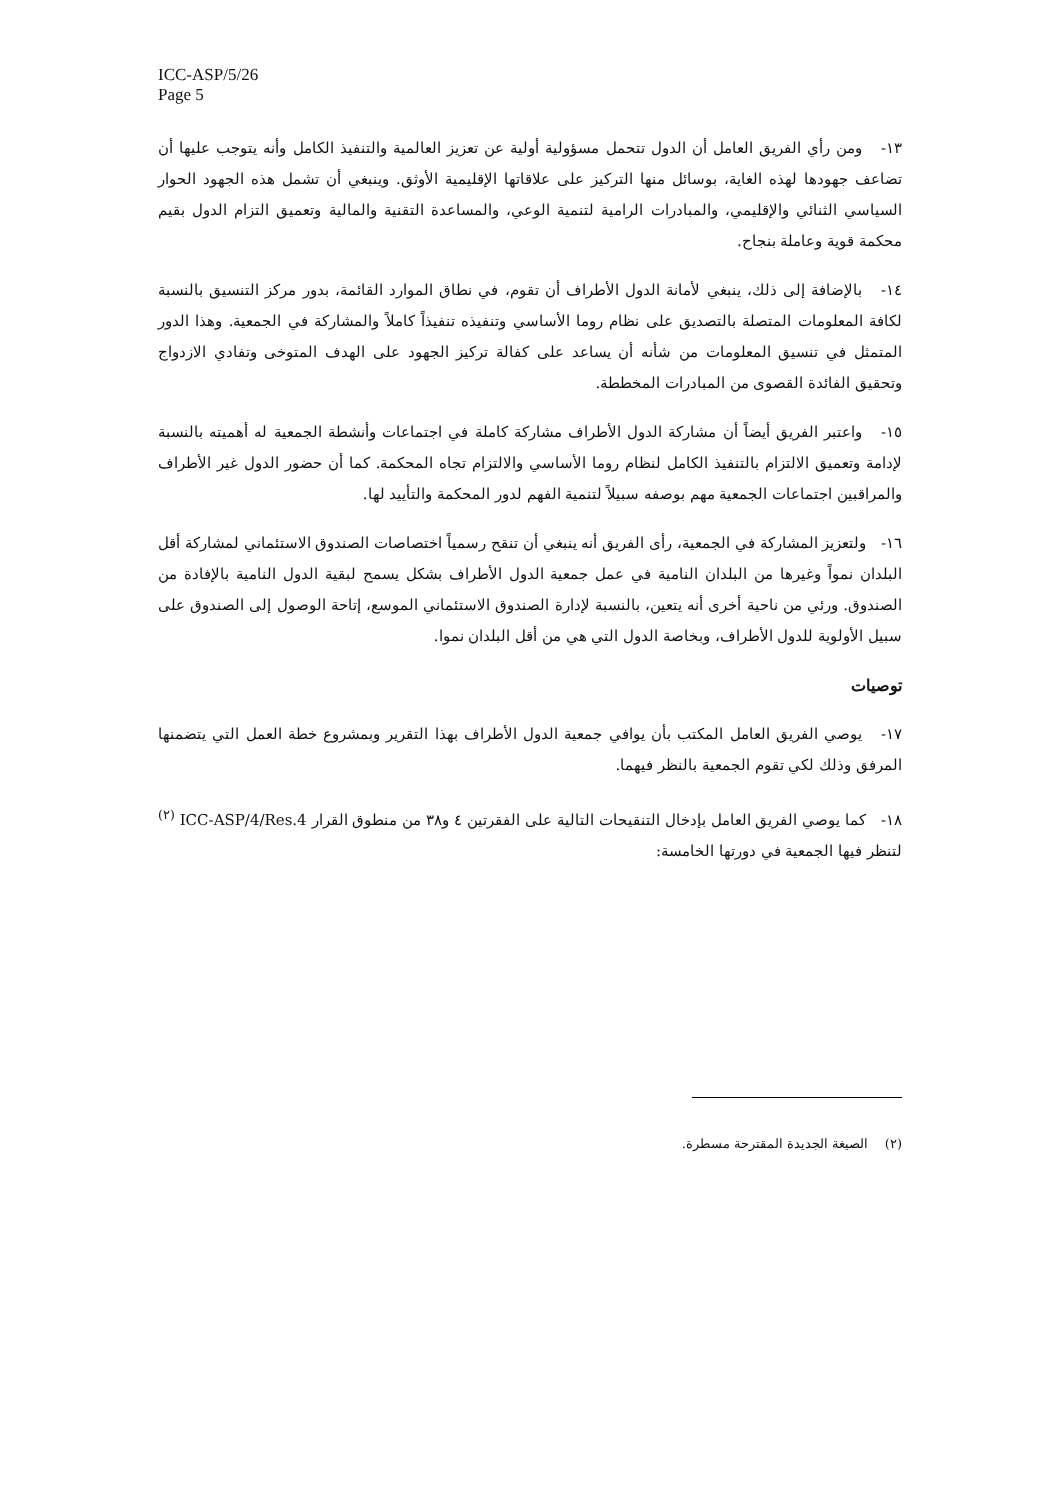ICC-ASP/5/26
Page 5
١٣- ومن رأي الفريق العامل أن الدول تتحمل مسؤولية أولية عن تعزيز العالمية والتنفيذ الكامل وأنه يتوجب عليها أن تضاعف جهودها لهذه الغاية، بوسائل منها التركيز على علاقاتها الإقليمية الأوثق. وينبغي أن تشمل هذه الجهود الحوار السياسي الثنائي والإقليمي، والمبادرات الرامية لتنمية الوعي، والمساعدة التقنية والمالية وتعميق التزام الدول بقيم محكمة قوية وعاملة بنجاح.
١٤- بالإضافة إلى ذلك، ينبغي لأمانة الدول الأطراف أن تقوم، في نطاق الموارد القائمة، بدور مركز التنسيق بالنسبة لكافة المعلومات المتصلة بالتصديق على نظام روما الأساسي وتنفيذه تنفيذاً كاملاً والمشاركة في الجمعية. وهذا الدور المتمثل في تنسيق المعلومات من شأنه أن يساعد على كفالة تركيز الجهود على الهدف المتوخى وتفادي الازدواج وتحقيق الفائدة القصوى من المبادرات المخططة.
١٥- واعتبر الفريق أيضاً أن مشاركة الدول الأطراف مشاركة كاملة في اجتماعات وأنشطة الجمعية له أهميته بالنسبة لإدامة وتعميق الالتزام بالتنفيذ الكامل لنظام روما الأساسي والالتزام تجاه المحكمة. كما أن حضور الدول غير الأطراف والمراقبين اجتماعات الجمعية مهم بوصفه سبيلاً لتنمية الفهم لدور المحكمة والتأييد لها.
١٦- ولتعزيز المشاركة في الجمعية، رأى الفريق أنه ينبغي أن تنقح رسمياً اختصاصات الصندوق الاستئماني لمشاركة أقل البلدان نمواً وغيرها من البلدان النامية في عمل جمعية الدول الأطراف بشكل يسمح لبقية الدول النامية بالإفادة من الصندوق. ورئي من ناحية أخرى أنه يتعين، بالنسبة لإدارة الصندوق الاستئماني الموسع، إتاحة الوصول إلى الصندوق على سبيل الأولوية للدول الأطراف، وبخاصة الدول التي هي من أقل البلدان نموا.
توصيات
١٧- يوصي الفريق العامل المكتب بأن يوافي جمعية الدول الأطراف بهذا التقرير وبمشروع خطة العمل التي يتضمنها المرفق وذلك لكي تقوم الجمعية بالنظر فيهما.
١٨- كما يوصي الفريق العامل بإدخال التنقيحات التالية على الفقرتين ٤ و٣٨ من منطوق القرار ICC-ASP/4/Res.4 <sup>(٢)</sup> لتنظر فيها الجمعية في دورتها الخامسة:
(٢) الصيغة الجديدة المقترحة مسطرة.